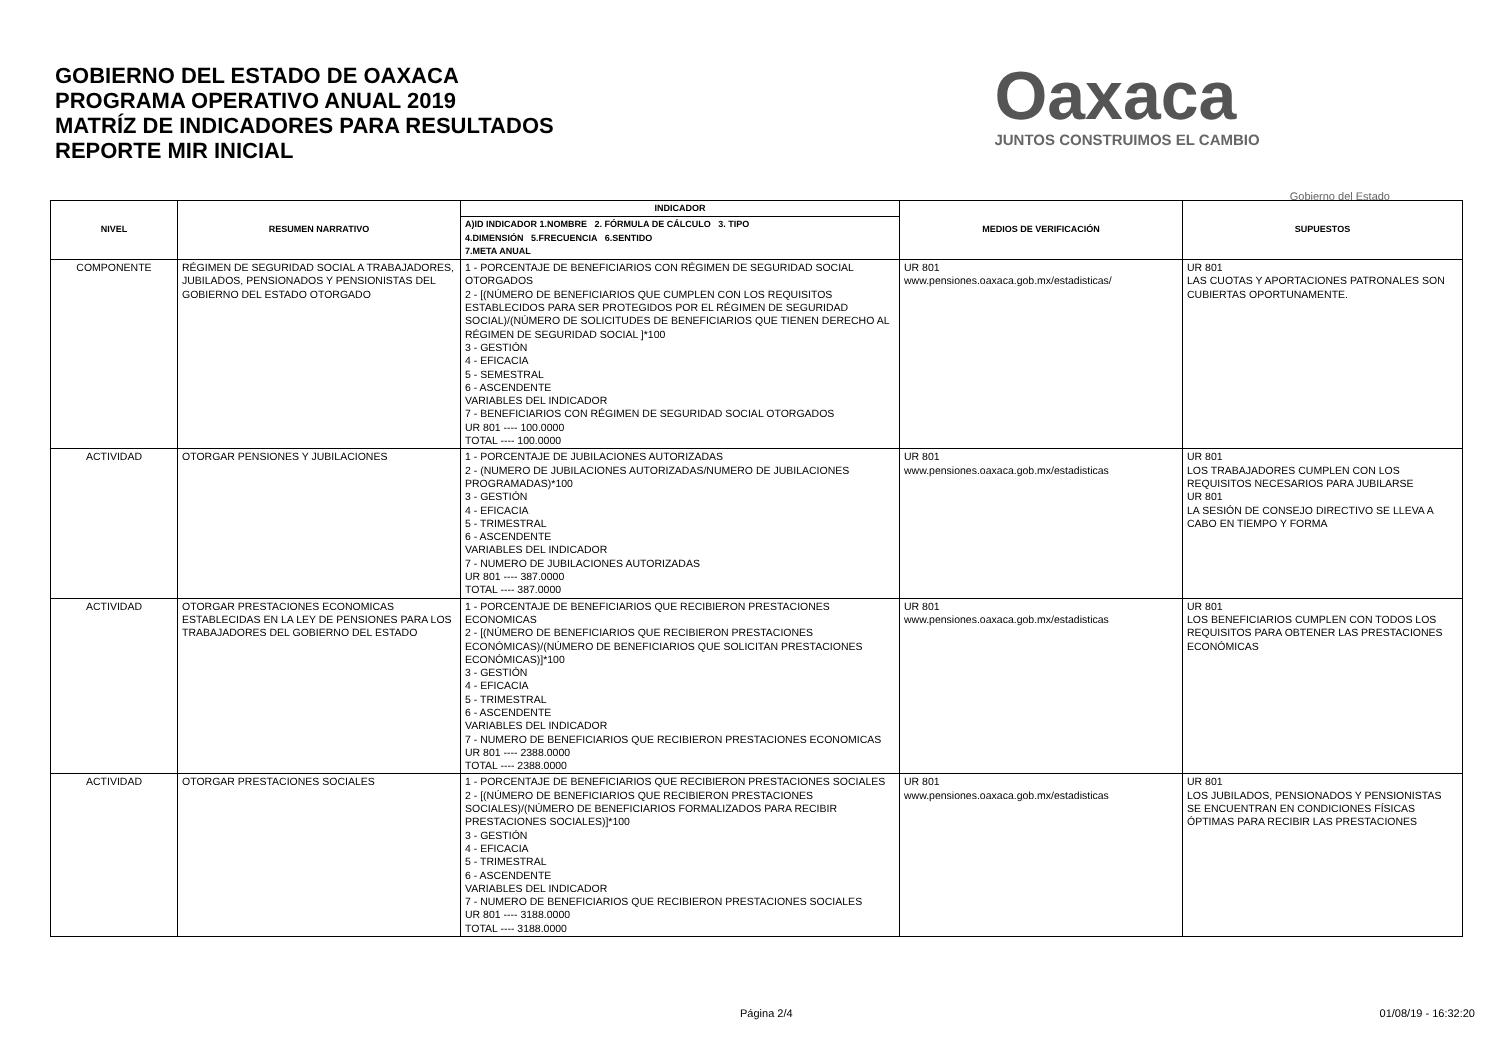GOBIERNO DEL ESTADO DE OAXACA
PROGRAMA OPERATIVO ANUAL 2019
MATRÍZ DE INDICADORES PARA RESULTADOS
REPORTE MIR INICIAL
Oaxaca
JUNTOS CONSTRUIMOS EL CAMBIO
Gobierno del Estado
| NIVEL | RESUMEN NARRATIVO | INDICADOR | MEDIOS DE VERIFICACIÓN | SUPUESTOS |
| --- | --- | --- | --- | --- |
| | | A)ID INDICADOR 1.NOMBRE 2. FÓRMULA DE CÁLCULO 3. TIPO 4.DIMENSIÓN 5.FRECUENCIA 6.SENTIDO 7.META ANUAL | | |
| COMPONENTE | RÉGIMEN DE SEGURIDAD SOCIAL A TRABAJADORES, JUBILADOS, PENSIONADOS Y PENSIONISTAS DEL GOBIERNO DEL ESTADO OTORGADO | 1 - PORCENTAJE DE BENEFICIARIOS CON RÉGIMEN DE SEGURIDAD SOCIAL OTORGADOS 2 - [(NÚMERO DE BENEFICIARIOS QUE CUMPLEN CON LOS REQUISITOS ESTABLECIDOS PARA SER PROTEGIDOS POR EL RÉGIMEN DE SEGURIDAD SOCIAL)/(NÚMERO DE SOLICITUDES DE BENEFICIARIOS QUE TIENEN DERECHO AL RÉGIMEN DE SEGURIDAD SOCIAL ]*100 3 - GESTIÓN 4 - EFICACIA 5 - SEMESTRAL 6 - ASCENDENTE VARIABLES DEL INDICADOR 7 - BENEFICIARIOS CON RÉGIMEN DE SEGURIDAD SOCIAL OTORGADOS UR 801 ---- 100.0000 TOTAL ---- 100.0000 | UR 801 www.pensiones.oaxaca.gob.mx/estadisticas/ | UR 801 LAS CUOTAS Y APORTACIONES PATRONALES SON CUBIERTAS OPORTUNAMENTE. |
| ACTIVIDAD | OTORGAR PENSIONES Y JUBILACIONES | 1 - PORCENTAJE DE JUBILACIONES AUTORIZADAS 2 - (NUMERO DE JUBILACIONES AUTORIZADAS/NUMERO DE JUBILACIONES PROGRAMADAS)*100 3 - GESTIÓN 4 - EFICACIA 5 - TRIMESTRAL 6 - ASCENDENTE VARIABLES DEL INDICADOR 7 - NUMERO DE JUBILACIONES AUTORIZADAS UR 801 ---- 387.0000 TOTAL ---- 387.0000 | UR 801 www.pensiones.oaxaca.gob.mx/estadisticas | UR 801 LOS TRABAJADORES CUMPLEN CON LOS REQUISITOS NECESARIOS PARA JUBILARSE UR 801 LA SESIÓN DE CONSEJO DIRECTIVO SE LLEVA A CABO EN TIEMPO Y FORMA |
| ACTIVIDAD | OTORGAR PRESTACIONES ECONOMICAS ESTABLECIDAS EN LA LEY DE PENSIONES PARA LOS TRABAJADORES DEL GOBIERNO DEL ESTADO | 1 - PORCENTAJE DE BENEFICIARIOS QUE RECIBIERON PRESTACIONES ECONOMICAS 2 - [(NÚMERO DE BENEFICIARIOS QUE RECIBIERON PRESTACIONES ECONÓMICAS)/(NÚMERO DE BENEFICIARIOS QUE SOLICITAN PRESTACIONES ECONÓMICAS)]*100 3 - GESTIÓN 4 - EFICACIA 5 - TRIMESTRAL 6 - ASCENDENTE VARIABLES DEL INDICADOR 7 - NUMERO DE BENEFICIARIOS QUE RECIBIERON PRESTACIONES ECONOMICAS UR 801 ---- 2388.0000 TOTAL ---- 2388.0000 | UR 801 www.pensiones.oaxaca.gob.mx/estadisticas | UR 801 LOS BENEFICIARIOS CUMPLEN CON TODOS LOS REQUISITOS PARA OBTENER LAS PRESTACIONES ECONÓMICAS |
| ACTIVIDAD | OTORGAR PRESTACIONES SOCIALES | 1 - PORCENTAJE DE BENEFICIARIOS QUE RECIBIERON PRESTACIONES SOCIALES 2 - [(NÚMERO DE BENEFICIARIOS QUE RECIBIERON PRESTACIONES SOCIALES)/(NÚMERO DE BENEFICIARIOS FORMALIZADOS PARA RECIBIR PRESTACIONES SOCIALES)]*100 3 - GESTIÓN 4 - EFICACIA 5 - TRIMESTRAL 6 - ASCENDENTE VARIABLES DEL INDICADOR 7 - NUMERO DE BENEFICIARIOS QUE RECIBIERON PRESTACIONES SOCIALES UR 801 ---- 3188.0000 TOTAL ---- 3188.0000 | UR 801 www.pensiones.oaxaca.gob.mx/estadisticas | UR 801 LOS JUBILADOS, PENSIONADOS Y PENSIONISTAS SE ENCUENTRAN EN CONDICIONES FÍSICAS ÓPTIMAS PARA RECIBIR LAS PRESTACIONES |
Página 2/4 01/08/19 - 16:32:20